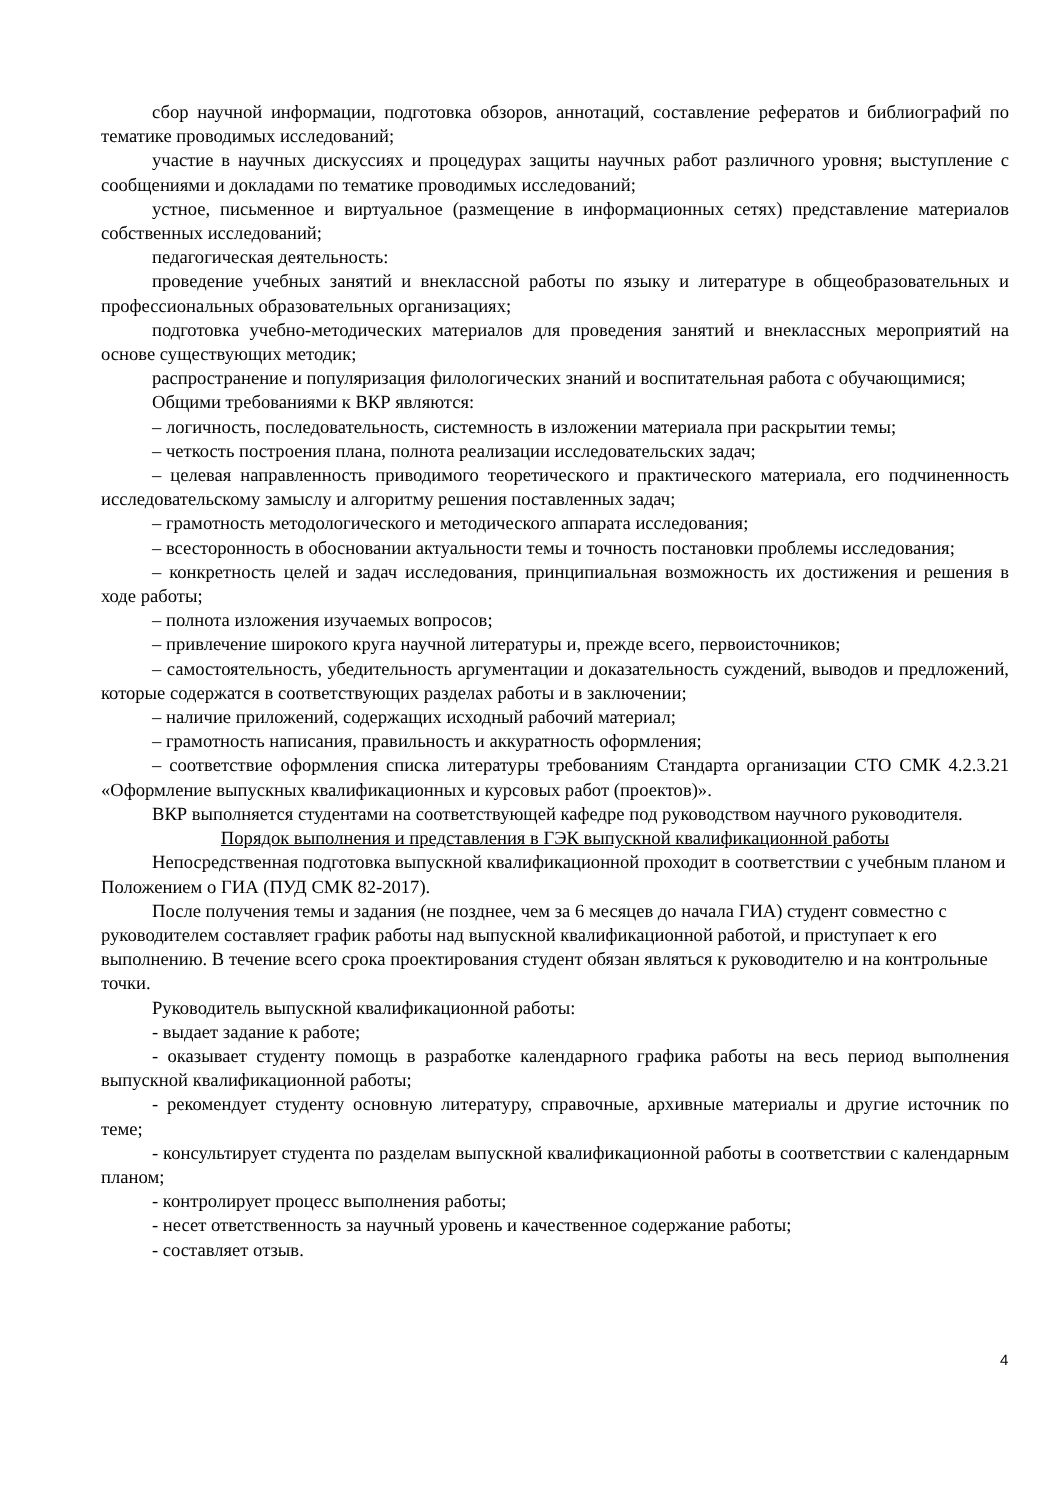сбор научной информации, подготовка обзоров, аннотаций, составление рефератов и библиографий по тематике проводимых исследований;
участие в научных дискуссиях и процедурах защиты научных работ различного уровня; выступление с сообщениями и докладами по тематике проводимых исследований;
устное, письменное и виртуальное (размещение в информационных сетях) представление материалов собственных исследований;
педагогическая деятельность:
проведение учебных занятий и внеклассной работы по языку и литературе в общеобразовательных и профессиональных образовательных организациях;
подготовка учебно-методических материалов для проведения занятий и внеклассных мероприятий на основе существующих методик;
распространение и популяризация филологических знаний и воспитательная работа с обучающимися;
Общими требованиями к ВКР являются:
– логичность, последовательность, системность в изложении материала при раскрытии темы;
– четкость построения плана, полнота реализации исследовательских задач;
– целевая направленность приводимого теоретического и практического материала, его подчиненность исследовательскому замыслу и алгоритму решения поставленных задач;
– грамотность методологического и методического аппарата исследования;
– всесторонность в обосновании актуальности темы и точность постановки проблемы исследования;
– конкретность целей и задач исследования, принципиальная возможность их достижения и решения в ходе работы;
– полнота изложения изучаемых вопросов;
– привлечение широкого круга научной литературы и, прежде всего, первоисточников;
– самостоятельность, убедительность аргументации и доказательность суждений, выводов и предложений, которые содержатся в соответствующих разделах работы и в заключении;
– наличие приложений, содержащих исходный рабочий материал;
– грамотность написания, правильность и аккуратность оформления;
– соответствие оформления списка литературы требованиям Стандарта организации СТО СМК 4.2.3.21 «Оформление выпускных квалификационных и курсовых работ (проектов)».
ВКР выполняется студентами на соответствующей кафедре под руководством научного руководителя.
Порядок выполнения и представления в ГЭК выпускной квалификационной работы
Непосредственная подготовка выпускной квалификационной проходит в соответствии с учебным планом и Положением о ГИА (ПУД СМК 82-2017).
После получения темы и задания (не позднее, чем за 6 месяцев до начала ГИА) студент совместно с руководителем составляет график работы над выпускной квалификационной работой, и приступает к его выполнению. В течение всего срока проектирования студент обязан являться к руководителю и на контрольные точки.
Руководитель выпускной квалификационной работы:
- выдает задание к работе;
- оказывает студенту помощь в разработке календарного графика работы на весь период выполнения выпускной квалификационной работы;
- рекомендует студенту основную литературу, справочные, архивные материалы и другие источник по теме;
- консультирует студента по разделам выпускной квалификационной работы в соответствии с календарным планом;
- контролирует процесс выполнения работы;
- несет ответственность за научный уровень и качественное содержание работы;
- составляет отзыв.
4